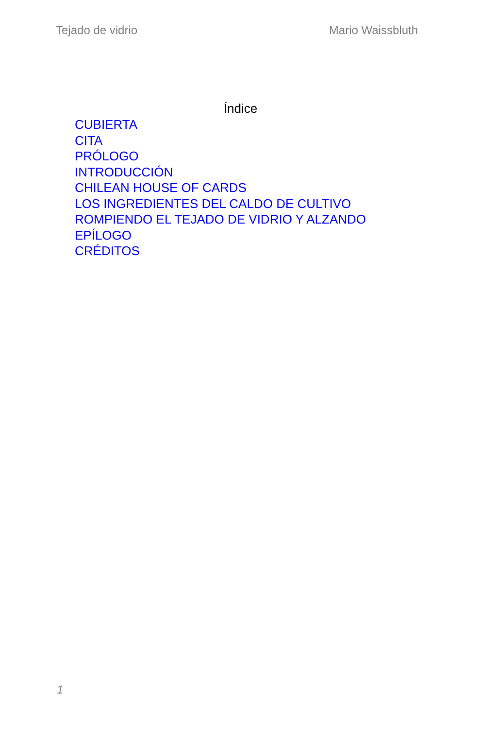Tejado de vidrio Mario Waissbluth
Índice
CUBIERTA
CITA
PRÓLOGO
INTRODUCCIÓN
CHILEAN HOUSE OF CARDS
LOS INGREDIENTES DEL CALDO DE CULTIVO
ROMPIENDO EL TEJADO DE VIDRIO Y ALZANDO
EPÍLOGO
CRÉDITOS
1